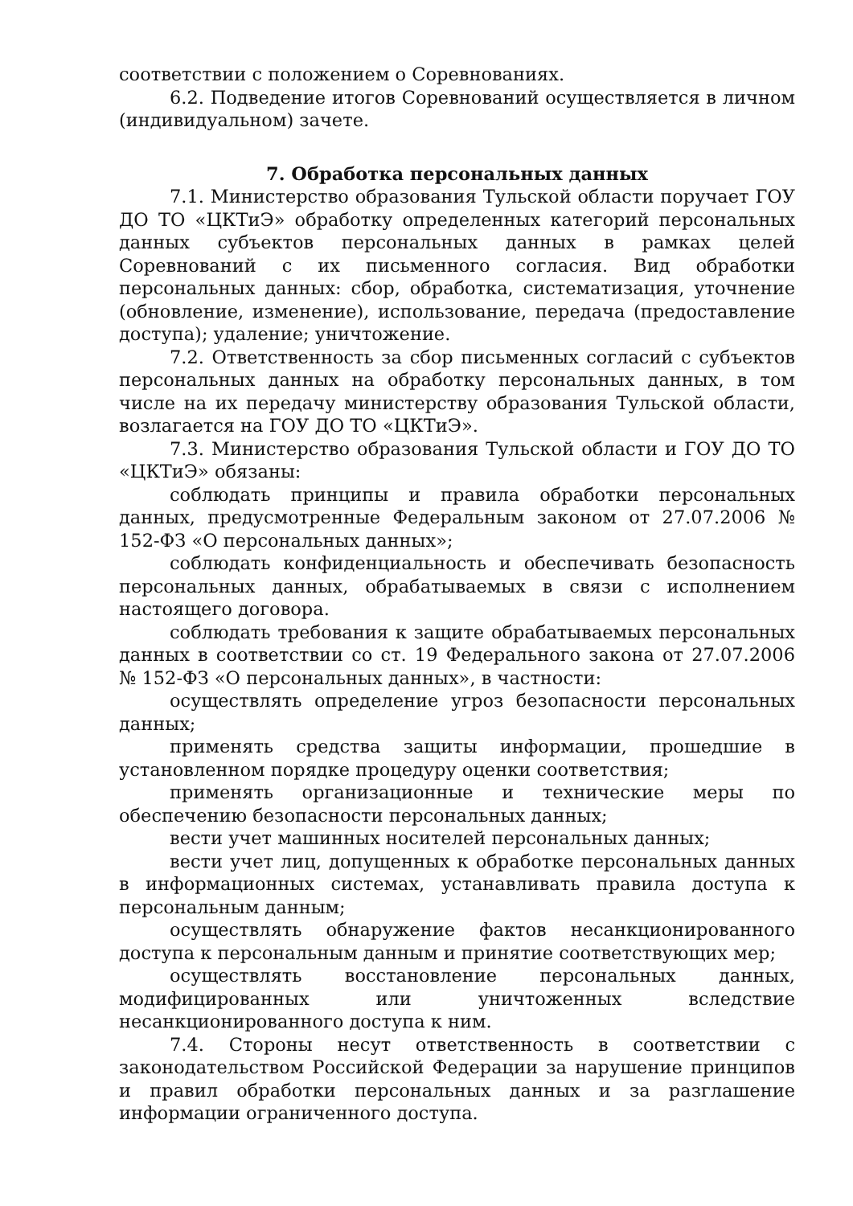соответствии с положением о Соревнованиях.
6.2. Подведение итогов Соревнований осуществляется в личном (индивидуальном) зачете.
7. Обработка персональных данных
7.1. Министерство образования Тульской области поручает ГОУ ДО ТО «ЦКТиЭ» обработку определенных категорий персональных данных субъектов персональных данных в рамках целей Соревнований с их письменного согласия. Вид обработки персональных данных: сбор, обработка, систематизация, уточнение (обновление, изменение), использование, передача (предоставление доступа); удаление; уничтожение.
7.2. Ответственность за сбор письменных согласий с субъектов персональных данных на обработку персональных данных, в том числе на их передачу министерству образования Тульской области, возлагается на ГОУ ДО ТО «ЦКТиЭ».
7.3. Министерство образования Тульской области и ГОУ ДО ТО «ЦКТиЭ» обязаны:
соблюдать принципы и правила обработки персональных данных, предусмотренные Федеральным законом от 27.07.2006 № 152-ФЗ «О персональных данных»;
соблюдать конфиденциальность и обеспечивать безопасность персональных данных, обрабатываемых в связи с исполнением настоящего договора.
соблюдать требования к защите обрабатываемых персональных данных в соответствии со ст. 19 Федерального закона от 27.07.2006 № 152-ФЗ «О персональных данных», в частности:
осуществлять определение угроз безопасности персональных данных;
применять средства защиты информации, прошедшие в установленном порядке процедуру оценки соответствия;
применять организационные и технические меры по обеспечению безопасности персональных данных;
вести учет машинных носителей персональных данных;
вести учет лиц, допущенных к обработке персональных данных в информационных системах, устанавливать правила доступа к персональным данным;
осуществлять обнаружение фактов несанкционированного доступа к персональным данным и принятие соответствующих мер;
осуществлять восстановление персональных данных, модифицированных или уничтоженных вследствие несанкционированного доступа к ним.
7.4. Стороны несут ответственность в соответствии с законодательством Российской Федерации за нарушение принципов и правил обработки персональных данных и за разглашение информации ограниченного доступа.